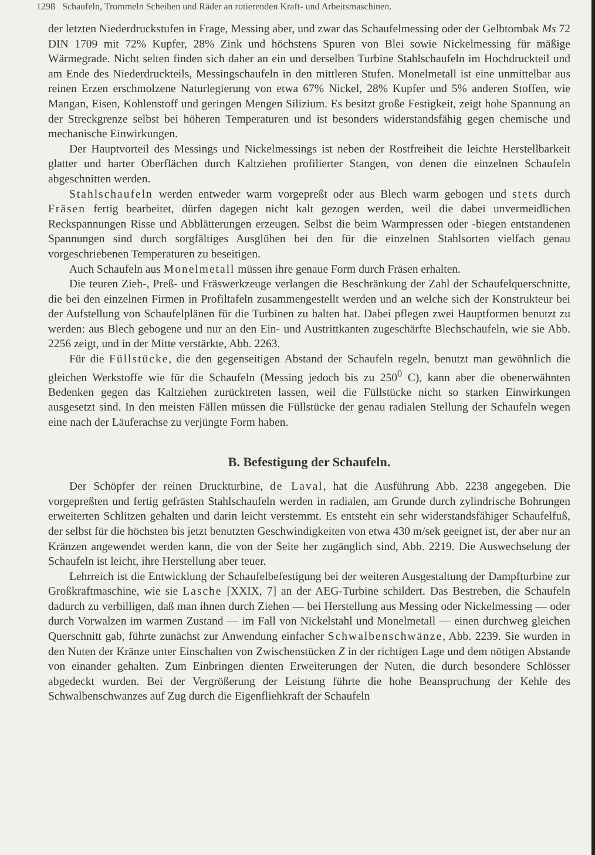1298 Schaufeln, Trommeln Scheiben und Räder an rotierenden Kraft- und Arbeitsmaschinen.
der letzten Niederdruckstufen in Frage, Messing aber, und zwar das Schaufelmessing oder der Gelbtombak Ms 72 DIN 1709 mit 72% Kupfer, 28% Zink und höchstens Spuren von Blei sowie Nickelmessing für mäßige Wärmegrade. Nicht selten finden sich daher an ein und derselben Turbine Stahlschaufeln im Hochdruckteil und am Ende des Niederdruckteils, Messingschaufeln in den mittleren Stufen. Monelmetall ist eine unmittelbar aus reinen Erzen erschmolzene Naturlegierung von etwa 67% Nickel, 28% Kupfer und 5% anderen Stoffen, wie Mangan, Eisen, Kohlenstoff und geringen Mengen Silizium. Es besitzt große Festigkeit, zeigt hohe Spannung an der Streckgrenze selbst bei höheren Temperaturen und ist besonders widerstandsfähig gegen chemische und mechanische Einwirkungen.
Der Hauptvorteil des Messings und Nickelmessings ist neben der Rostfreiheit die leichte Herstellbarkeit glatter und harter Oberflächen durch Kaltziehen profilierter Stangen, von denen die einzelnen Schaufeln abgeschnitten werden.
Stahlschaufeln werden entweder warm vorgepreßt oder aus Blech warm gebogen und stets durch Fräsen fertig bearbeitet, dürfen dagegen nicht kalt gezogen werden, weil die dabei unvermeidlichen Reckspannungen Risse und Abblätterungen erzeugen. Selbst die beim Warmpressen oder -biegen entstandenen Spannungen sind durch sorgfältiges Ausglühen bei den für die einzelnen Stahlsorten vielfach genau vorgeschriebenen Temperaturen zu beseitigen.
Auch Schaufeln aus Monelmetall müssen ihre genaue Form durch Fräsen erhalten.
Die teuren Zieh-, Preß- und Fräswerkzeuge verlangen die Beschränkung der Zahl der Schaufelquerschnitte, die bei den einzelnen Firmen in Profiltafeln zusammengestellt werden und an welche sich der Konstrukteur bei der Aufstellung von Schaufelplänen für die Turbinen zu halten hat. Dabei pflegen zwei Hauptformen benutzt zu werden: aus Blech gebogene und nur an den Ein- und Austrittkanten zugeschärfte Blechschaufeln, wie sie Abb. 2256 zeigt, und in der Mitte verstärkte, Abb. 2263.
Für die Füllstücke, die den gegenseitigen Abstand der Schaufeln regeln, benutzt man gewöhnlich die gleichen Werkstoffe wie für die Schaufeln (Messing jedoch bis zu 250<sup>0</sup> C), kann aber die obenerwähnten Bedenken gegen das Kaltziehen zurücktreten lassen, weil die Füllstücke nicht so starken Einwirkungen ausgesetzt sind. In den meisten Fällen müssen die Füllstücke der genau radialen Stellung der Schaufeln wegen eine nach der Läuferachse zu verjüngte Form haben.
B. Befestigung der Schaufeln.
Der Schöpfer der reinen Druckturbine, de Laval, hat die Ausführung Abb. 2238 angegeben. Die vorgepreßten und fertig gefrästen Stahlschaufeln werden in radialen, am Grunde durch zylindrische Bohrungen erweiterten Schlitzen gehalten und darin leicht verstemmt. Es entsteht ein sehr widerstandsfähiger Schaufelfuß, der selbst für die höchsten bis jetzt benutzten Geschwindigkeiten von etwa 430 m/sek geeignet ist, der aber nur an Kränzen angewendet werden kann, die von der Seite her zugänglich sind, Abb. 2219. Die Auswechselung der Schaufeln ist leicht, ihre Herstellung aber teuer.
Lehrreich ist die Entwicklung der Schaufelbefestigung bei der weiteren Ausgestaltung der Dampfturbine zur Großkraftmaschine, wie sie Lasche [XXIX, 7] an der AEG-Turbine schildert. Das Bestreben, die Schaufeln dadurch zu verbilligen, daß man ihnen durch Ziehen — bei Herstellung aus Messing oder Nickelmessing — oder durch Vorwalzen im warmen Zustand — im Fall von Nickelstahl und Monelmetall — einen durchweg gleichen Querschnitt gab, führte zunächst zur Anwendung einfacher Schwalbenschwänze, Abb. 2239. Sie wurden in den Nuten der Kränze unter Einschalten von Zwischenstücken Z in der richtigen Lage und dem nötigen Abstande von einander gehalten. Zum Einbringen dienten Erweiterungen der Nuten, die durch besondere Schlösser abgedeckt wurden. Bei der Vergrößerung der Leistung führte die hohe Beanspruchung der Kehle des Schwalbenschwanzes auf Zug durch die Eigenfliehkraft der Schaufeln